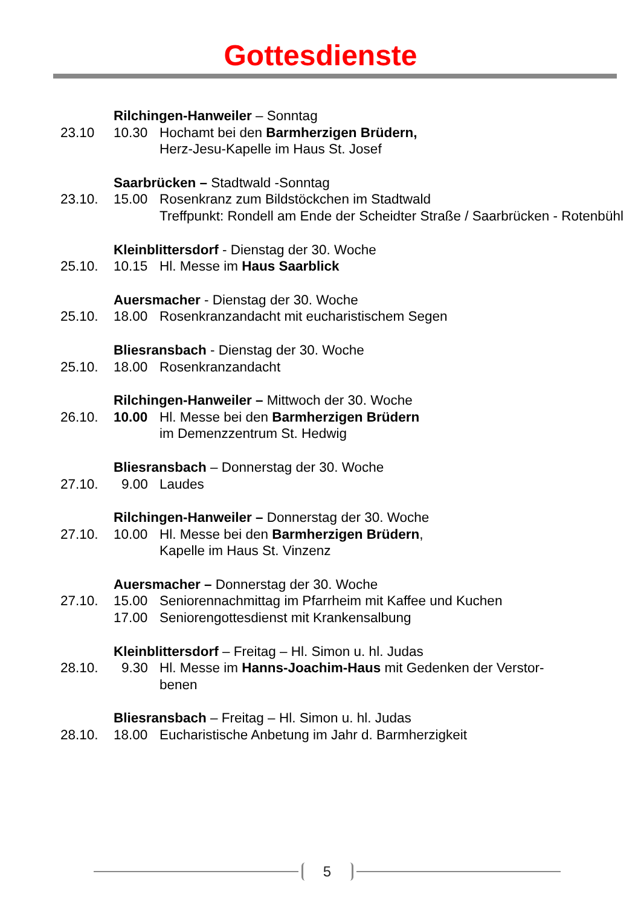Gottesdienste
Rilchingen-Hanweiler – Sonntag
23.10 10.30 Hochamt bei den Barmherzigen Brüdern,
Herz-Jesu-Kapelle im Haus St. Josef
Saarbrücken – Stadtwald -Sonntag
23.10. 15.00 Rosenkranz zum Bildstöckchen im Stadtwald
Treffpunkt: Rondell am Ende der Scheidter Straße / Saarbrücken - Rotenbühl
Kleinblittersdorf - Dienstag der 30. Woche
25.10. 10.15 Hl. Messe im Haus Saarblick
Auersmacher - Dienstag der 30. Woche
25.10. 18.00 Rosenkranzandacht mit eucharistischem Segen
Bliesransbach - Dienstag der 30. Woche
25.10. 18.00 Rosenkranzandacht
Rilchingen-Hanweiler – Mittwoch der 30. Woche
26.10. 10.00 Hl. Messe bei den Barmherzigen Brüdern
im Demenzzentrum St. Hedwig
Bliesransbach – Donnerstag der 30. Woche
27.10. 9.00 Laudes
Rilchingen-Hanweiler – Donnerstag der 30. Woche
27.10. 10.00 Hl. Messe bei den Barmherzigen Brüdern,
Kapelle im Haus St. Vinzenz
Auersmacher – Donnerstag der 30. Woche
27.10. 15.00 Seniorennachmittag im Pfarrheim mit Kaffee und Kuchen
17.00 Seniorengottesdienst mit Krankensalbung
Kleinblittersdorf – Freitag – Hl. Simon u. hl. Judas
28.10. 9.30 Hl. Messe im Hanns-Joachim-Haus mit Gedenken der Verstor-
benen
Bliesransbach – Freitag – Hl. Simon u. hl. Judas
28.10. 18.00 Eucharistische Anbetung im Jahr d. Barmherzigkeit
5